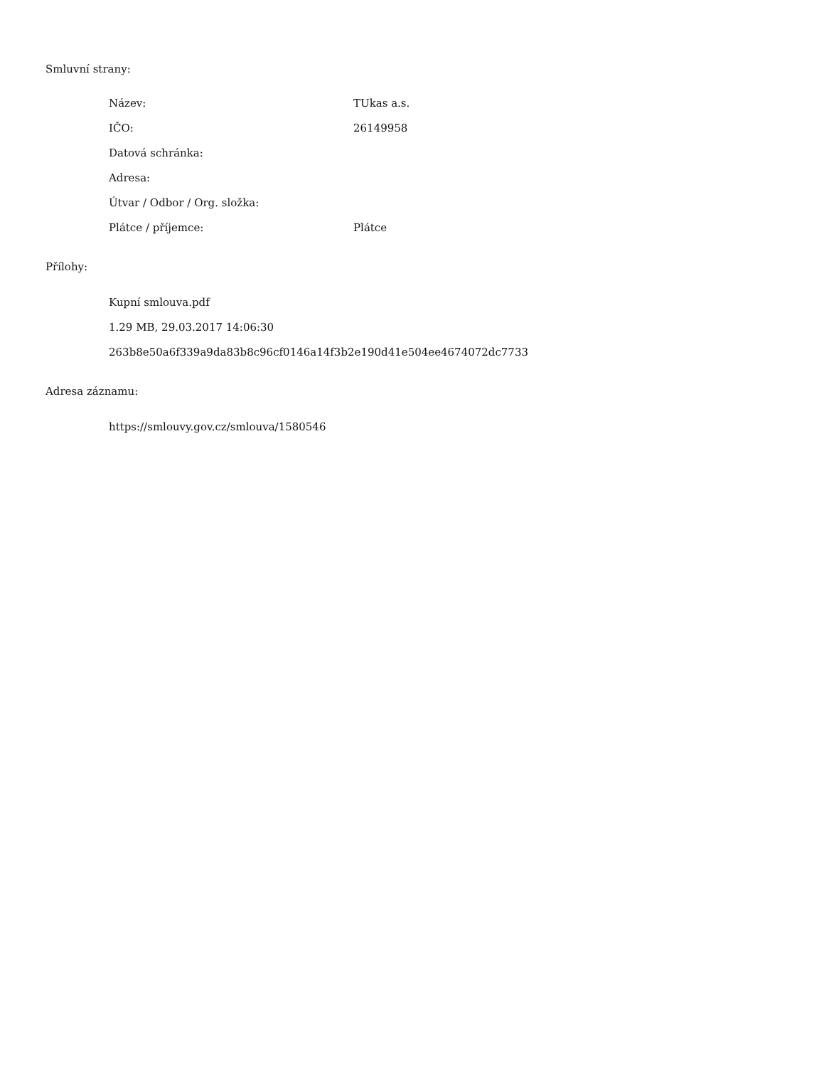Smluvní strany:
| Název: | TUkas a.s. |
| IČO: | 26149958 |
| Datová schránka: | |
| Adresa: | |
| Útvar / Odbor / Org. složka: | |
| Plátce / příjemce: | Plátce |
Přílohy:
Kupní smlouva.pdf
1.29 MB, 29.03.2017 14:06:30
263b8e50a6f339a9da83b8c96cf0146a14f3b2e190d41e504ee4674072dc7733
Adresa záznamu:
https://smlouvy.gov.cz/smlouva/1580546